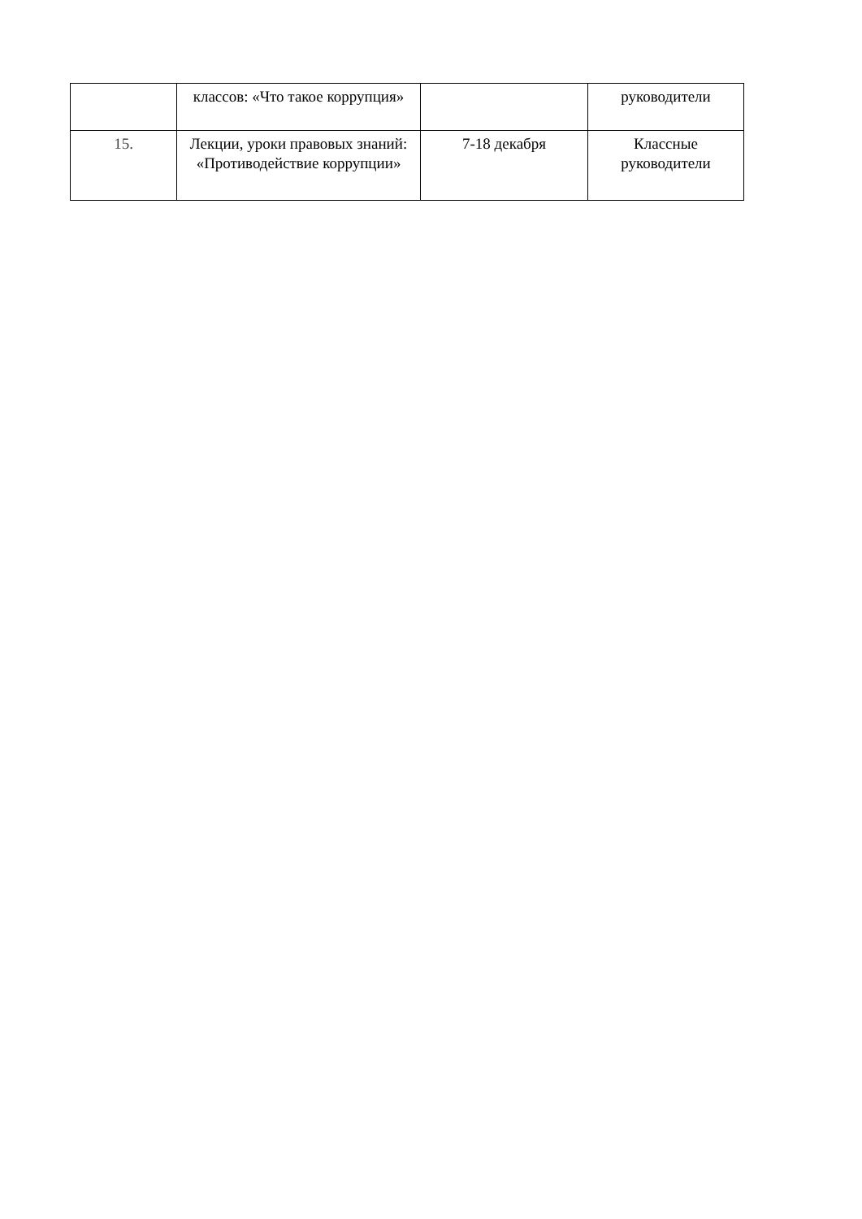| | классов: «Что такое коррупция» | | руководители |
| 15. | Лекции, уроки правовых знаний: «Противодействие коррупции» | 7-18 декабря | Классные руководители |